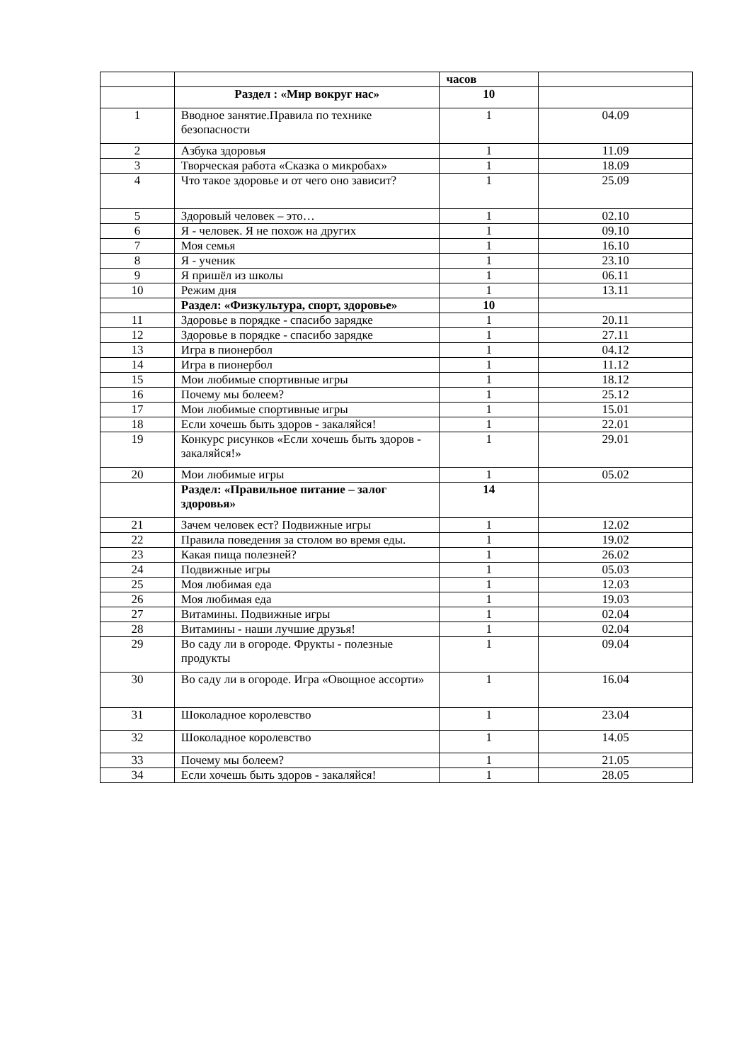| | | часов | |
| | Раздел : «Мир вокруг нас» | 10 | |
| 1 | Вводное занятие.Правила по технике безопасности | 1 | 04.09 |
| 2 | Азбука здоровья | 1 | 11.09 |
| 3 | Творческая работа «Сказка о микробах» | 1 | 18.09 |
| 4 | Что такое здоровье и от чего оно зависит? | 1 | 25.09 |
| 5 | Здоровый человек – это… | 1 | 02.10 |
| 6 | Я - человек. Я не похож на других | 1 | 09.10 |
| 7 | Моя семья | 1 | 16.10 |
| 8 | Я - ученик | 1 | 23.10 |
| 9 | Я пришёл из школы | 1 | 06.11 |
| 10 | Режим дня | 1 | 13.11 |
| | Раздел: «Физкультура, спорт, здоровье» | 10 | |
| 11 | Здоровье в порядке - спасибо зарядке | 1 | 20.11 |
| 12 | Здоровье в порядке - спасибо зарядке | 1 | 27.11 |
| 13 | Игра в пионербол | 1 | 04.12 |
| 14 | Игра в пионербол | 1 | 11.12 |
| 15 | Мои любимые спортивные игры | 1 | 18.12 |
| 16 | Почему мы болеем? | 1 | 25.12 |
| 17 | Мои любимые спортивные игры | 1 | 15.01 |
| 18 | Если хочешь быть здоров - закаляйся! | 1 | 22.01 |
| 19 | Конкурс рисунков «Если хочешь быть здоров - закаляйся!» | 1 | 29.01 |
| 20 | Мои любимые игры | 1 | 05.02 |
| | Раздел: «Правильное питание – залог здоровья» | 14 | |
| 21 | Зачем человек ест? Подвижные игры | 1 | 12.02 |
| 22 | Правила поведения за столом во время еды. | 1 | 19.02 |
| 23 | Какая пища полезней? | 1 | 26.02 |
| 24 | Подвижные игры | 1 | 05.03 |
| 25 | Моя любимая еда | 1 | 12.03 |
| 26 | Моя любимая еда | 1 | 19.03 |
| 27 | Витамины. Подвижные игры | 1 | 02.04 |
| 28 | Витамины - наши лучшие друзья! | 1 | 02.04 |
| 29 | Во саду ли в огороде. Фрукты - полезные продукты | 1 | 09.04 |
| 30 | Во саду ли в огороде. Игра «Овощное ассорти» | 1 | 16.04 |
| 31 | Шоколадное королевство | 1 | 23.04 |
| 32 | Шоколадное королевство | 1 | 14.05 |
| 33 | Почему мы болеем? | 1 | 21.05 |
| 34 | Если хочешь быть здоров - закаляйся! | 1 | 28.05 |